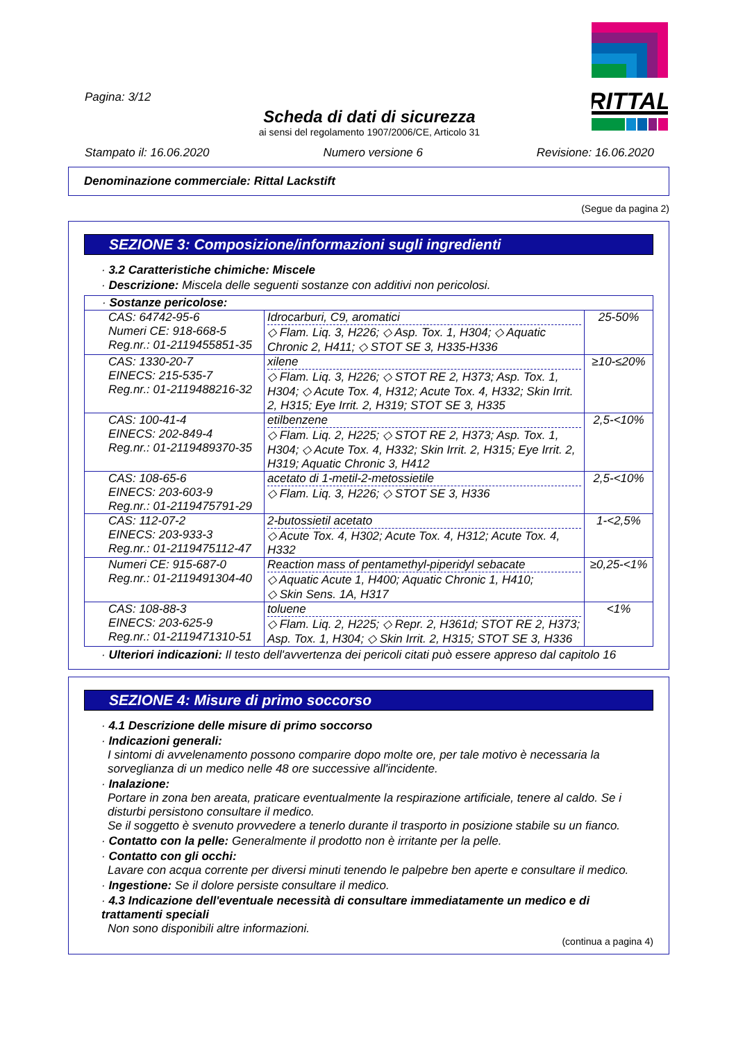RITTAL
Pagina: 3/12
Scheda di dati di sicurezza
ai sensi del regolamento 1907/2006/CE, Articolo 31
Stampato il: 16.06.2020 Numero versione 6 Revisione: 16.06.2020
Denominazione commerciale: Rittal Lackstift
(Segue da pagina 2)
SEZIONE 3: Composizione/informazioni sugli ingredienti
· 3.2 Caratteristiche chimiche: Miscele
· Descrizione: Miscela delle seguenti sostanze con additivi non pericolosi.
| · Sostanze pericolose: | | |
| --- | --- | --- |
| CAS: 64742-95-6 Numeri CE: 918-668-5 Reg.nr.: 01-2119455851-35 | Idrocarburi, C9, aromatici ◇ Flam. Liq. 3, H226; ◇ Asp. Tox. 1, H304; ◇ Aquatic Chronic 2, H411; ◇ STOT SE 3, H335-H336 | 25-50% |
| CAS: 1330-20-7 EINECS: 215-535-7 Reg.nr.: 01-2119488216-32 | xilene ◇ Flam. Liq. 3, H226; ◇ STOT RE 2, H373; Asp. Tox. 1, H304; ◇ Acute Tox. 4, H312; Acute Tox. 4, H332; Skin Irrit. 2, H315; Eye Irrit. 2, H319; STOT SE 3, H335 | ≥10-≤20% |
| CAS: 100-41-4 EINECS: 202-849-4 Reg.nr.: 01-2119489370-35 | etilbenzene ◇ Flam. Liq. 2, H225; ◇ STOT RE 2, H373; Asp. Tox. 1, H304; ◇ Acute Tox. 4, H332; Skin Irrit. 2, H315; Eye Irrit. 2, H319; Aquatic Chronic 3, H412 | 2,5-<10% |
| CAS: 108-65-6 EINECS: 203-603-9 Reg.nr.: 01-2119475791-29 | acetato di 1-metil-2-metossietile ◇ Flam. Liq. 3, H226; ◇ STOT SE 3, H336 | 2,5-<10% |
| CAS: 112-07-2 EINECS: 203-933-3 Reg.nr.: 01-2119475112-47 | 2-butossietil acetato ◇ Acute Tox. 4, H302; Acute Tox. 4, H312; Acute Tox. 4, H332 | 1-<2,5% |
| Numeri CE: 915-687-0 Reg.nr.: 01-2119491304-40 | Reaction mass of pentamethyl-piperidyl sebacate ◇ Aquatic Acute 1, H400; Aquatic Chronic 1, H410; ◇ Skin Sens. 1A, H317 | ≥0,25-<1% |
| CAS: 108-88-3 EINECS: 203-625-9 Reg.nr.: 01-2119471310-51 | toluene ◇ Flam. Liq. 2, H225; ◇ Repr. 2, H361d; STOT RE 2, H373; Asp. Tox. 1, H304; ◇ Skin Irrit. 2, H315; STOT SE 3, H336 | <1% |
· Ulteriori indicazioni: Il testo dell'avvertenza dei pericoli citati può essere appreso dal capitolo 16
SEZIONE 4: Misure di primo soccorso
· 4.1 Descrizione delle misure di primo soccorso
· Indicazioni generali:
I sintomi di avvelenamento possono comparire dopo molte ore, per tale motivo è necessaria la sorveglianza di un medico nelle 48 ore successive all'incidente.
· Inalazione:
Portare in zona ben areata, praticare eventualmente la respirazione artificiale, tenere al caldo. Se i disturbi persistono consultare il medico.
Se il soggetto è svenuto provvedere a tenerlo durante il trasporto in posizione stabile su un fianco.
· Contatto con la pelle: Generalmente il prodotto non è irritante per la pelle.
· Contatto con gli occhi:
Lavare con acqua corrente per diversi minuti tenendo le palpebre ben aperte e consultare il medico.
· Ingestione: Se il dolore persiste consultare il medico.
· 4.3 Indicazione dell'eventuale necessità di consultare immediatamente un medico e di trattamenti speciali
Non sono disponibili altre informazioni.
(continua a pagina 4)